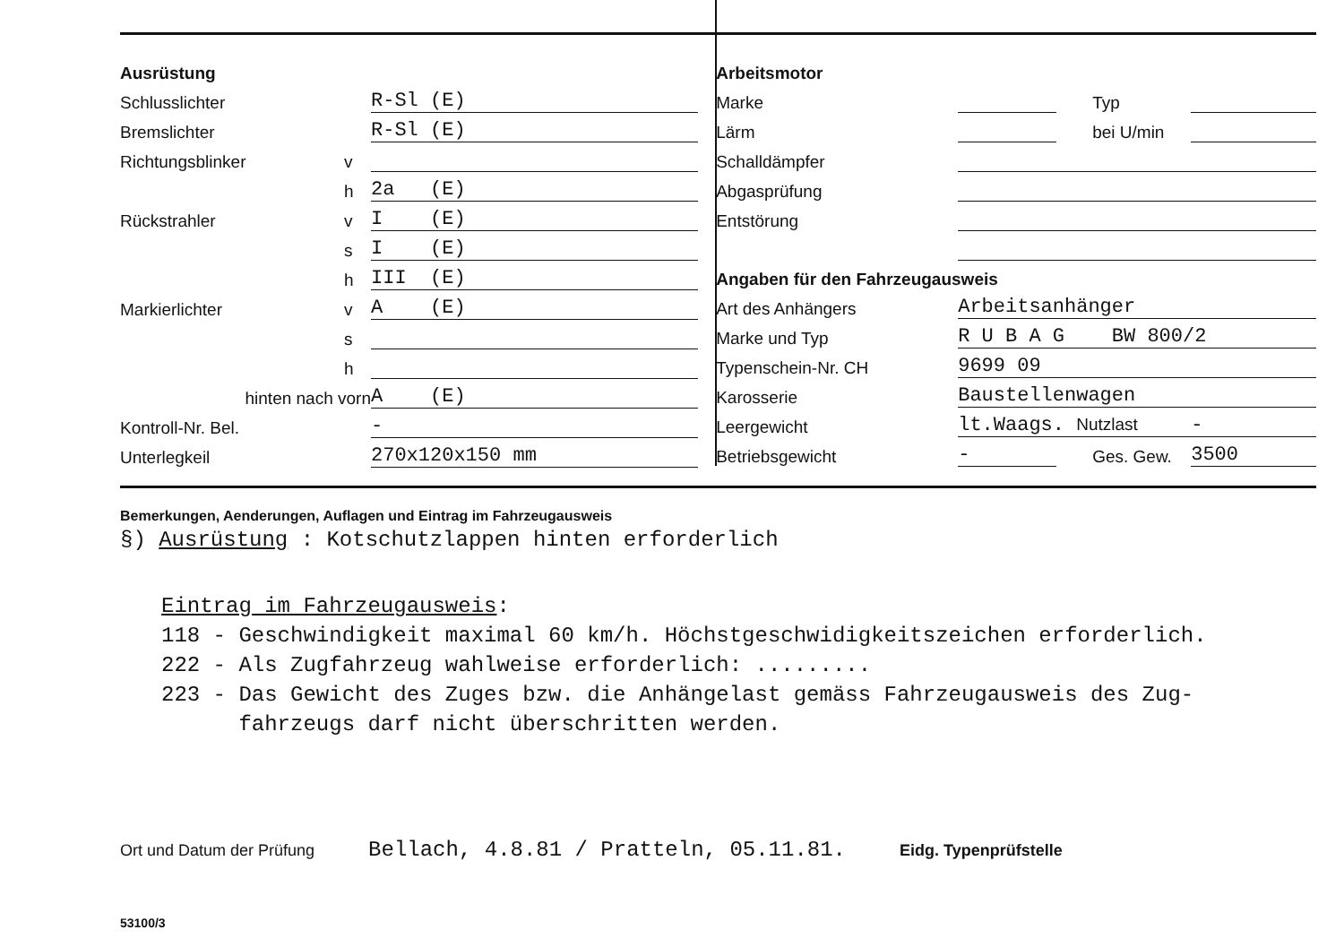| Ausrüstung | | |
| Schlusslichter | | R-Sl (E) |
| Bremslichter | | R-Sl (E) |
| Richtungsblinker | v | |
| | h | 2a (E) |
| Rückstrahler | v | I (E) |
| | s | I (E) |
| | h | III (E) |
| Markierlichter | v | A (E) |
| | s | |
| | h | |
| hinten nach vorn | | A (E) |
| Kontroll-Nr. Bel. | | - |
| Unterlegkeil | | 270x120x150 mm |
| Arbeitsmotor | | | |
| Marke | | Typ | |
| Lärm | | bei U/min | |
| Schalldämpfer | | | |
| Abgasprüfung | | | |
| Entstörung | | | |
| Angaben für den Fahrzeugausweis | | | |
| Art des Anhängers | Arbeitsanhänger | | |
| Marke und Typ | R U B A G BW 800/2 | | |
| Typenschein-Nr. CH | 9699 09 | | |
| Karosserie | Baustellenwagen | | |
| Leergewicht | lt.Waags. Nutzlast | | - |
| Betriebsgewicht | - | Ges. Gew. | 3500 |
Bemerkungen, Aenderungen, Auflagen und Eintrag im Fahrzeugausweis
§) Ausrüstung : Kotschutzlappen hinten erforderlich
Eintrag im Fahrzeugausweis:
118 - Geschwindigkeit maximal 60 km/h. Höchstgeschwidigkeitszeichen erforderlich.
222 - Als Zugfahrzeug wahlweise erforderlich: .........
223 - Das Gewicht des Zuges bzw. die Anhängelast gemäss Fahrzeugausweis des Zug-
fahrzeugs darf nicht überschritten werden.
Ort und Datum der Prüfung Bellach, 4.8.81 / Pratteln, 05.11.81. Eidg. Typenprüfstelle
53100/3